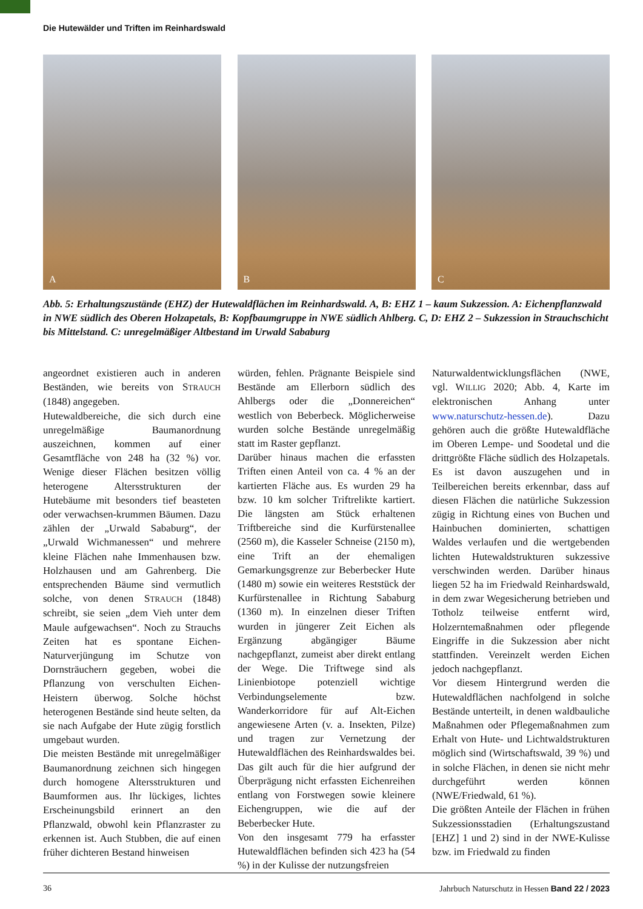Die Hutewälder und Triften im Reinhardswald
A
B
C
Abb. 5: Erhaltungszustände (EHZ) der Hutewaldflächen im Reinhardswald. A, B: EHZ 1 – kaum Sukzession. A: Eichenpflanzwald in NWE südlich des Oberen Holzapetals, B: Kopfbaumgruppe in NWE südlich Ahlberg. C, D: EHZ 2 – Sukzession in Strauchschicht bis Mittelstand. C: unregelmäßiger Altbestand im Urwald Sababurg
angeordnet existieren auch in anderen Beständen, wie bereits von STRAUCH (1848) angegeben.
Hutewaldbereiche, die sich durch eine unregelmäßige Baumanordnung auszeichnen, kommen auf einer Gesamtfläche von 248 ha (32 %) vor. Wenige dieser Flächen besitzen völlig heterogene Altersstrukturen der Hutebäume mit besonders tief beasteten oder verwachsen-krummen Bäumen. Dazu zählen der „Urwald Sababurg“, der „Urwald Wichmanessen“ und mehrere kleine Flächen nahe Immenhausen bzw. Holzhausen und am Gahrenberg. Die entsprechenden Bäume sind vermutlich solche, von denen STRAUCH (1848) schreibt, sie seien „dem Vieh unter dem Maule aufgewachsen“. Noch zu Strauchs Zeiten hat es spontane Eichen-Naturverjüngung im Schutze von Dornsträuchern gegeben, wobei die Pflanzung von verschulten Eichen-Heistern überwog. Solche höchst heterogenen Bestände sind heute selten, da sie nach Aufgabe der Hute zügig forstlich umgebaut wurden.
Die meisten Bestände mit unregelmäßiger Baumanordnung zeichnen sich hingegen durch homogene Altersstrukturen und Baumformen aus. Ihr lückiges, lichtes Erscheinungsbild erinnert an den Pflanzwald, obwohl kein Pflanzraster zu erkennen ist. Auch Stubben, die auf einen früher dichteren Bestand hinweisen
würden, fehlen. Prägnante Beispiele sind Bestände am Ellerborn südlich des Ahlbergs oder die „Donnereichen“ westlich von Beberbeck. Möglicherweise wurden solche Bestände unregelmäßig statt im Raster gepflanzt.
Darüber hinaus machen die erfassten Triften einen Anteil von ca. 4 % an der kartierten Fläche aus. Es wurden 29 ha bzw. 10 km solcher Triftrelikte kartiert. Die längsten am Stück erhaltenen Triftbereiche sind die Kurfürstenallee (2560 m), die Kasseler Schneise (2150 m), eine Trift an der ehemaligen Gemarkungsgrenze zur Beberbecker Hute (1480 m) sowie ein weiteres Reststück der Kurfürstenallee in Richtung Sababurg (1360 m). In einzelnen dieser Triften wurden in jüngerer Zeit Eichen als Ergänzung abgängiger Bäume nachgepflanzt, zumeist aber direkt entlang der Wege. Die Triftwege sind als Linienbiotope potenziell wichtige Verbindungselemente bzw. Wanderkorridore für auf Alt-Eichen angewiesene Arten (v. a. Insekten, Pilze) und tragen zur Vernetzung der Hutewaldflächen des Reinhardswaldes bei. Das gilt auch für die hier aufgrund der Überprägung nicht erfassten Eichenreihen entlang von Forstwegen sowie kleinere Eichengruppen, wie die auf der Beberbecker Hute.
Von den insgesamt 779 ha erfasster Hutewaldflächen befinden sich 423 ha (54 %) in der Kulisse der nutzungsfreien
Naturwaldentwicklungsflächen (NWE, vgl. WILLIG 2020; Abb. 4, Karte im elektronischen Anhang unter www.naturschutz-hessen.de). Dazu gehören auch die größte Hutewaldfläche im Oberen Lempe- und Soodetal und die drittgrößte Fläche südlich des Holzapetals. Es ist davon auszugehen und in Teilbereichen bereits erkennbar, dass auf diesen Flächen die natürliche Sukzession zügig in Richtung eines von Buchen und Hainbuchen dominierten, schattigen Waldes verlaufen und die wertgebenden lichten Hutewaldstrukturen sukzessive verschwinden werden. Darüber hinaus liegen 52 ha im Friedwald Reinhardswald, in dem zwar Wegesicherung betrieben und Totholz teilweise entfernt wird, Holzerntemaßnahmen oder pflegende Eingriffe in die Sukzession aber nicht stattfinden. Vereinzelt werden Eichen jedoch nachgepflanzt.
Vor diesem Hintergrund werden die Hutewaldflächen nachfolgend in solche Bestände unterteilt, in denen waldbauliche Maßnahmen oder Pflegemaßnahmen zum Erhalt von Hute- und Lichtwaldstrukturen möglich sind (Wirtschaftswald, 39 %) und in solche Flächen, in denen sie nicht mehr durchgeführt werden können (NWE/Friedwald, 61 %).
Die größten Anteile der Flächen in frühen Sukzessionsstadien (Erhaltungszustand [EHZ] 1 und 2) sind in der NWE-Kulisse bzw. im Friedwald zu finden
36 Jahrbuch Naturschutz in Hessen Band 22 / 2023